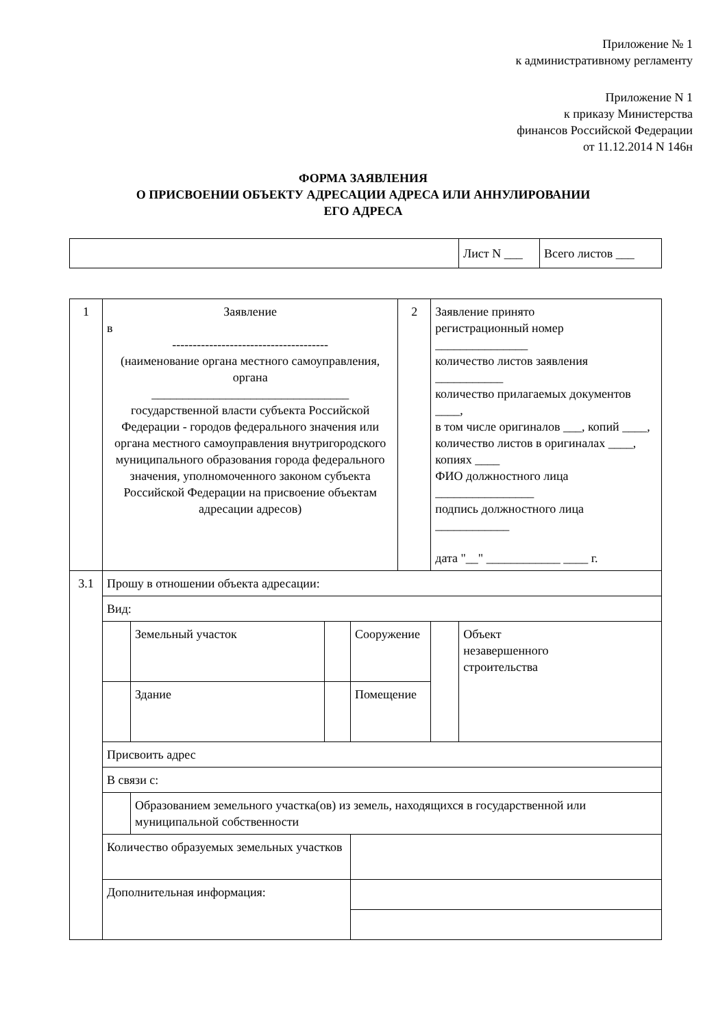Приложение № 1
к административному регламенту
Приложение N 1
к приказу Министерства
финансов Российской Федерации
от 11.12.2014 N 146н
ФОРМА ЗАЯВЛЕНИЯ
О ПРИСВОЕНИИ ОБЪЕКТУ АДРЕСАЦИИ АДРЕСА ИЛИ АННУЛИРОВАНИИ
ЕГО АДРЕСА
| | Лист N ___ | Всего листов ___ |
| 1 | Заявление в -------------------------------------- (наименование органа местного самоуправления, органа ________________________________ государственной власти субъекта Российской Федерации - городов федерального значения или органа местного самоуправления внутригородского муниципального образования города федерального значения, уполномоченного законом субъекта Российской Федерации на присвоение объектам адресации адресов) | | | | 2 | Заявление принято регистрационный номер _______________ количество листов заявления ___________ количество прилагаемых документов ____, в том числе оригиналов ___, копий ____, количество листов в оригиналах ____, копиях ____ ФИО должностного лица ________________ подпись должностного лица ____________ дата "__" ____________ ____ г. | |
| 3.1 | Прошу в отношении объекта адресации: | | | | | | |
| | Вид: | | | | | | |
| | | Земельный участок | | Сооружение | | | Объект незавершенного строительства |
| | | Здание | | Помещение | | | |
| | Присвоить адрес | | | | | | |
| | В связи с: | | | | | | |
| | | Образованием земельного участка(ов) из земель, находящихся в государственной или муниципальной собственности | | | | | |
| | Количество образуемых земельных участков | | | | | | |
| | Дополнительная информация: | | | | | | |